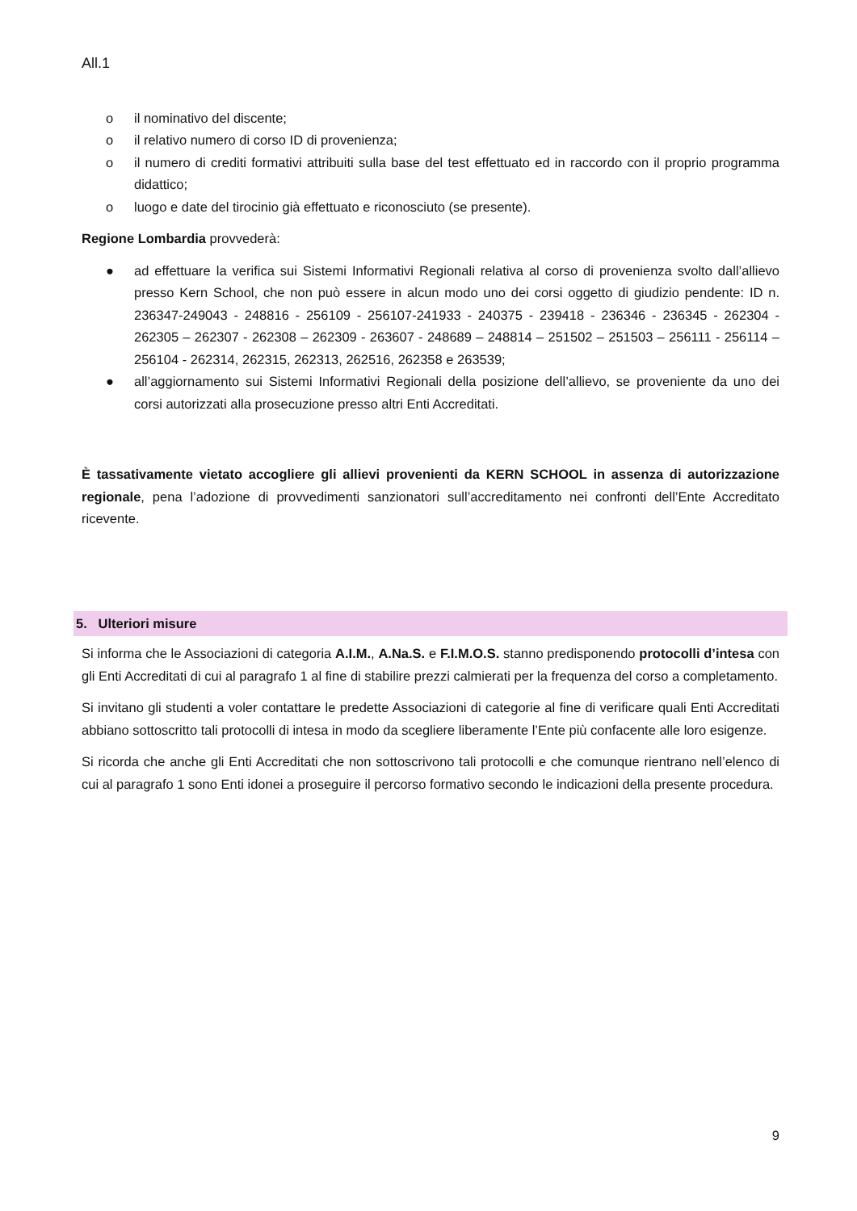All.1
o il nominativo del discente;
o il relativo numero di corso ID di provenienza;
o il numero di crediti formativi attribuiti sulla base del test effettuato ed in raccordo con il proprio programma didattico;
o luogo e date del tirocinio già effettuato e riconosciuto (se presente).
Regione Lombardia provvederà:
● ad effettuare la verifica sui Sistemi Informativi Regionali relativa al corso di provenienza svolto dall’allievo presso Kern School, che non può essere in alcun modo uno dei corsi oggetto di giudizio pendente: ID n. 236347-249043 - 248816 - 256109 - 256107-241933 - 240375 - 239418 - 236346 - 236345 - 262304 - 262305 – 262307 - 262308 – 262309 - 263607 - 248689 – 248814 – 251502 – 251503 – 256111 - 256114 – 256104 - 262314, 262315, 262313, 262516, 262358 e 263539;
● all’aggiornamento sui Sistemi Informativi Regionali della posizione dell’allievo, se proveniente da uno dei corsi autorizzati alla prosecuzione presso altri Enti Accreditati.
È tassativamente vietato accogliere gli allievi provenienti da KERN SCHOOL in assenza di autorizzazione regionale, pena l’adozione di provvedimenti sanzionatori sull’accreditamento nei confronti dell’Ente Accreditato ricevente.
5. Ulteriori misure
Si informa che le Associazioni di categoria A.I.M., A.Na.S. e F.I.M.O.S. stanno predisponendo protocolli d’intesa con gli Enti Accreditati di cui al paragrafo 1 al fine di stabilire prezzi calmierati per la frequenza del corso a completamento.
Si invitano gli studenti a voler contattare le predette Associazioni di categorie al fine di verificare quali Enti Accreditati abbiano sottoscritto tali protocolli di intesa in modo da scegliere liberamente l’Ente più confacente alle loro esigenze.
Si ricorda che anche gli Enti Accreditati che non sottoscrivono tali protocolli e che comunque rientrano nell’elenco di cui al paragrafo 1 sono Enti idonei a proseguire il percorso formativo secondo le indicazioni della presente procedura.
9